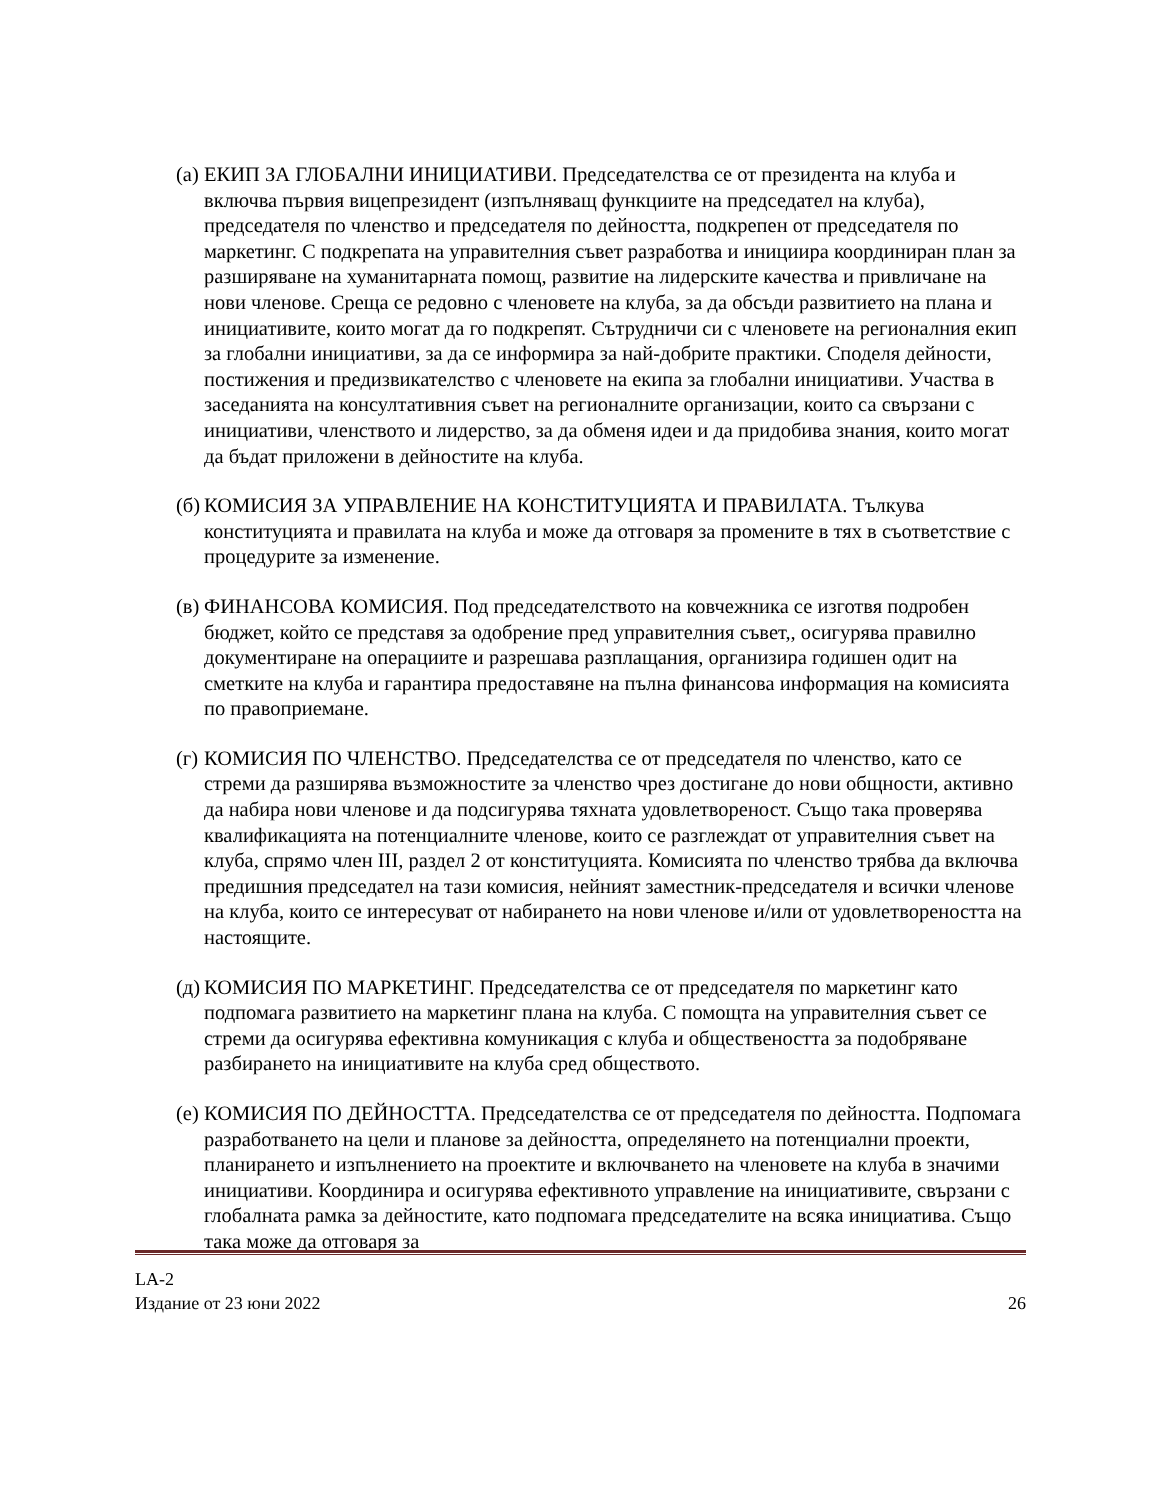(а)
ЕКИП ЗА ГЛОБАЛНИ ИНИЦИАТИВИ. Председателства се от президента на клуба и включва първия вицепрезидент (изпълняващ функциите на председател на клуба), председателя по членство и председателя по дейността, подкрепен от председателя по маркетинг. С подкрепата на управителния съвет разработва и инициира координиран план за разширяване на хуманитарната помощ, развитие на лидерските качества и привличане на нови членове. Среща се редовно с членовете на клуба, за да обсъди развитието на плана и инициативите, които могат да го подкрепят. Сътрудничи си с членовете на регионалния екип за глобални инициативи, за да се информира за най-добрите практики. Споделя дейности, постижения и предизвикателство с членовете на екипа за глобални инициативи. Участва в заседанията на консултативния съвет на регионалните организации, които са свързани с инициативи, членството и лидерство, за да обменя идеи и да придобива знания, които могат да бъдат приложени в дейностите на клуба.
(б)
КОМИСИЯ ЗА УПРАВЛЕНИЕ НА КОНСТИТУЦИЯТА И ПРАВИЛАТА. Тълкува конституцията и правилата на клуба и може да отговаря за промените в тях в съответствие с процедурите за изменение.
(в)
ФИНАНСОВА КОМИСИЯ. Под председателството на ковчежника се изготвя подробен бюджет, който се представя за одобрение пред управителния съвет,, осигурява правилно документиране на операциите и разрешава разплащания, организира годишен одит на сметките на клуба и гарантира предоставяне на пълна финансова информация на комисията по правоприемане.
(г)
КОМИСИЯ ПО ЧЛЕНСТВО. Председателства се от председателя по членство, като се стреми да разширява възможностите за членство чрез достигане до нови общности, активно да набира нови членове и да подсигурява тяхната удовлетвореност. Също така проверява квалификацията на потенциалните членове, които се разглеждат от управителния съвет на клуба, спрямо член III, раздел 2 от конституцията. Комисията по членство трябва да включва предишния председател на тази комисия, нейният заместник-председателя и всички членове на клуба, които се интересуват от набирането на нови членове и/или от удовлетвореността на настоящите.
(д)
КОМИСИЯ ПО МАРКЕТИНГ. Председателства се от председателя по маркетинг като подпомага развитието на маркетинг плана на клуба. С помощта на управителния съвет се стреми да осигурява ефективна комуникация с клуба и обществеността за подобряване разбирането на инициативите на клуба сред обществото.
(е)
КОМИСИЯ ПО ДЕЙНОСТТА. Председателства се от председателя по дейността. Подпомага разработването на цели и планове за дейността, определянето на потенциални проекти, планирането и изпълнението на проектите и включването на членовете на клуба в значими инициативи. Координира и осигурява ефективното управление на инициативите, свързани с глобалната рамка за дейностите, като подпомага председателите на всяка инициатива. Също така може да отговаря за
LA-2
Издание от 23 юни 2022 26